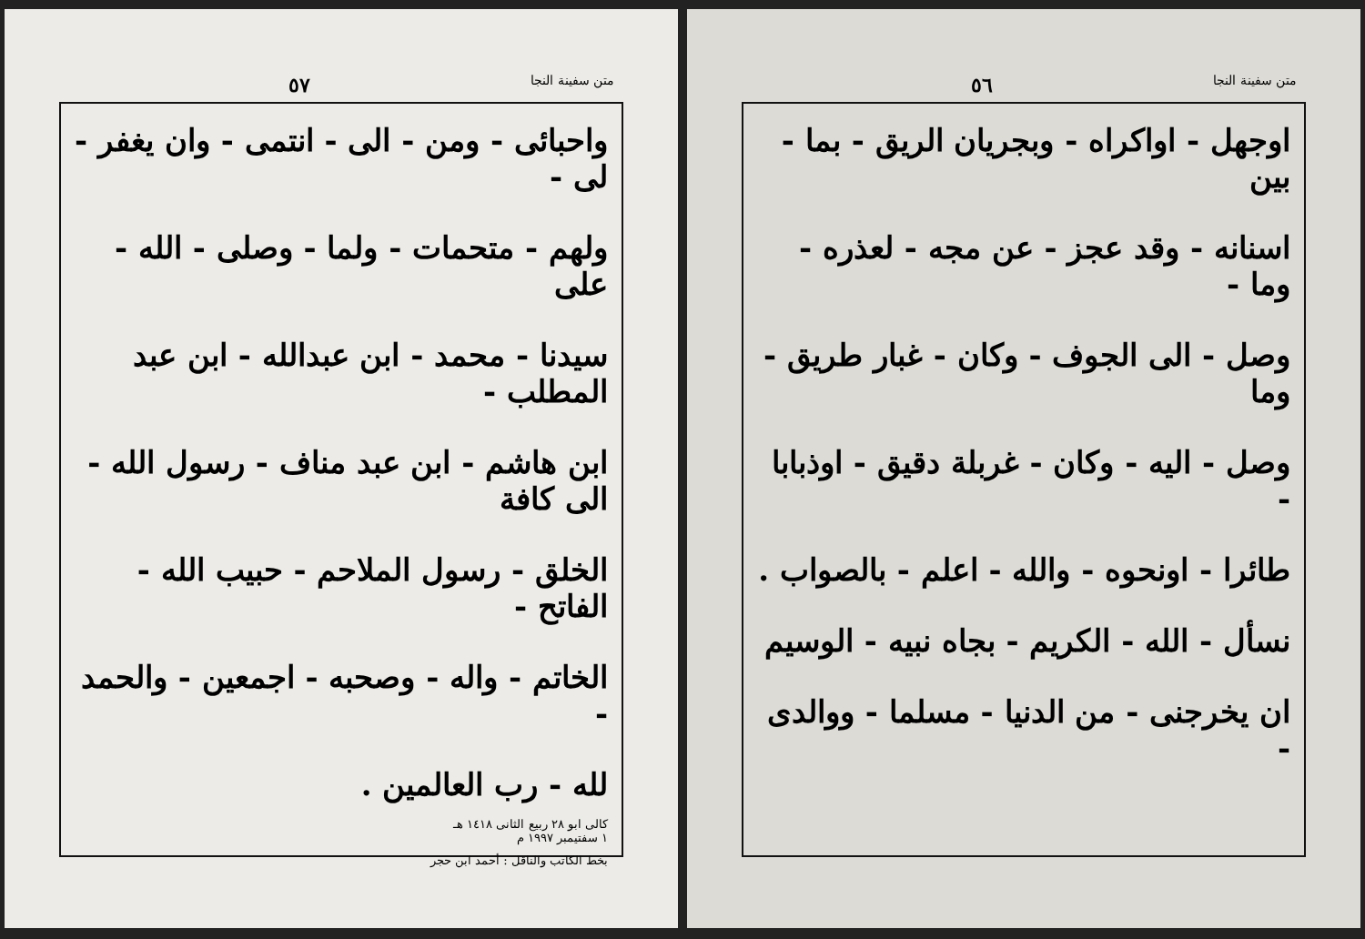متن سفينة النجا ٥٦
اوجهل - اواكراه - وبجريان الريق - بما - بين
اسنانه - وقد عجز - عن مجه - لعذره - وما -
وصل - الى الجوف - وكان - غبار طريق - وما
وصل - اليه - وكان - غربلة دقيق - اوذبابا -
طائرا - اونحوه - والله - اعلم - بالصواب .
نسأل - الله - الكريم - بجاه نبيه - الوسيم
ان يخرجنى - من الدنيا - مسلما - ووالدى -
متن سفينة النجا ٥٧
واحبائى - ومن - الى - انتمى - وان يغفر - لى -
ولهم - متحمات - ولما - وصلى - الله - على
سيدنا - محمد - ابن عبدالله - ابن عبد المطلب -
ابن هاشم - ابن عبد مناف - رسول الله - الى كافة
الخلق - رسول الملاحم - حبيب الله - الفاتح -
الخاتم - واله - وصحبه - اجمعين - والحمد -
لله - رب العالمين .
كالى ابو ٢٨ ربيع الثانى ١٤١٨ هـ
١ سفتيمبر ١٩٩٧ م
بخط الكاتب والناقل : أحمد ابن حجر